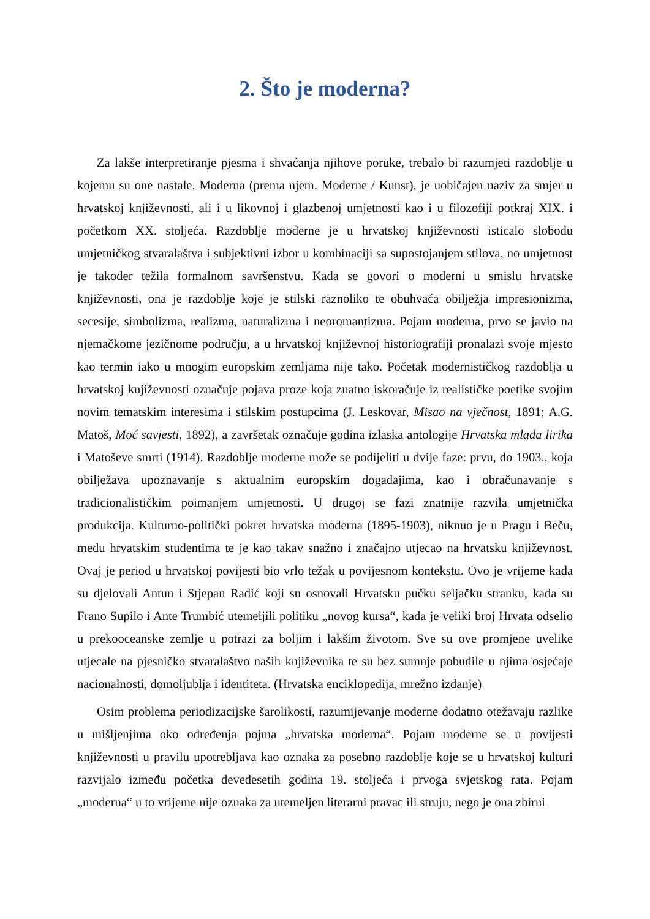2. Što je moderna?
Za lakše interpretiranje pjesma i shvaćanja njihove poruke, trebalo bi razumjeti razdoblje u kojemu su one nastale. Moderna (prema njem. Moderne / Kunst), je uobičajen naziv za smjer u hrvatskoj književnosti, ali i u likovnoj i glazbenoj umjetnosti kao i u filozofiji potkraj XIX. i početkom XX. stoljeća. Razdoblje moderne je u hrvatskoj književnosti isticalo slobodu umjetničkog stvaralaštva i subjektivni izbor u kombinaciji sa supostojanjem stilova, no umjetnost je također težila formalnom savršenstvu. Kada se govori o moderni u smislu hrvatske književnosti, ona je razdoblje koje je stilski raznoliko te obuhvaća obilježja impresionizma, secesije, simbolizma, realizma, naturalizma i neoromantizma. Pojam moderna, prvo se javio na njemačkome jezičnome području, a u hrvatskoj književnoj historiografiji pronalazi svoje mjesto kao termin iako u mnogim europskim zemljama nije tako. Početak modernističkog razdoblja u hrvatskoj književnosti označuje pojava proze koja znatno iskoračuje iz realističke poetike svojim novim tematskim interesima i stilskim postupcima (J. Leskovar, Misao na vječnost, 1891; A.G. Matoš, Moć savjesti, 1892), a završetak označuje godina izlaska antologije Hrvatska mlada lirika i Matoševe smrti (1914). Razdoblje moderne može se podijeliti u dvije faze: prvu, do 1903., koja obilježava upoznavanje s aktualnim europskim događajima, kao i obračunavanje s tradicionalističkim poimanjem umjetnosti. U drugoj se fazi znatnije razvila umjetnička produkcija. Kulturno-politički pokret hrvatska moderna (1895-1903), niknuo je u Pragu i Beču, među hrvatskim studentima te je kao takav snažno i značajno utjecao na hrvatsku književnost. Ovaj je period u hrvatskoj povijesti bio vrlo težak u povijesnom kontekstu. Ovo je vrijeme kada su djelovali Antun i Stjepan Radić koji su osnovali Hrvatsku pučku seljačku stranku, kada su Frano Supilo i Ante Trumbić utemeljili politiku „novog kursa“, kada je veliki broj Hrvata odselio u prekooceanske zemlje u potrazi za boljim i lakšim životom. Sve su ove promjene uvelike utjecale na pjesničko stvaralaštvo naših književnika te su bez sumnje pobudile u njima osjećaje nacionalnosti, domoljublja i identiteta. (Hrvatska enciklopedija, mrežno izdanje)
Osim problema periodizacijske šarolikosti, razumijevanje moderne dodatno otežavaju razlike u mišljenjima oko određenja pojma „hrvatska moderna“. Pojam moderne se u povijesti književnosti u pravilu upotrebljava kao oznaka za posebno razdoblje koje se u hrvatskoj kulturi razvijalo između početka devedesetih godina 19. stoljeća i prvoga svjetskog rata. Pojam „moderna“ u to vrijeme nije oznaka za utemeljen literarni pravac ili struju, nego je ona zbirni